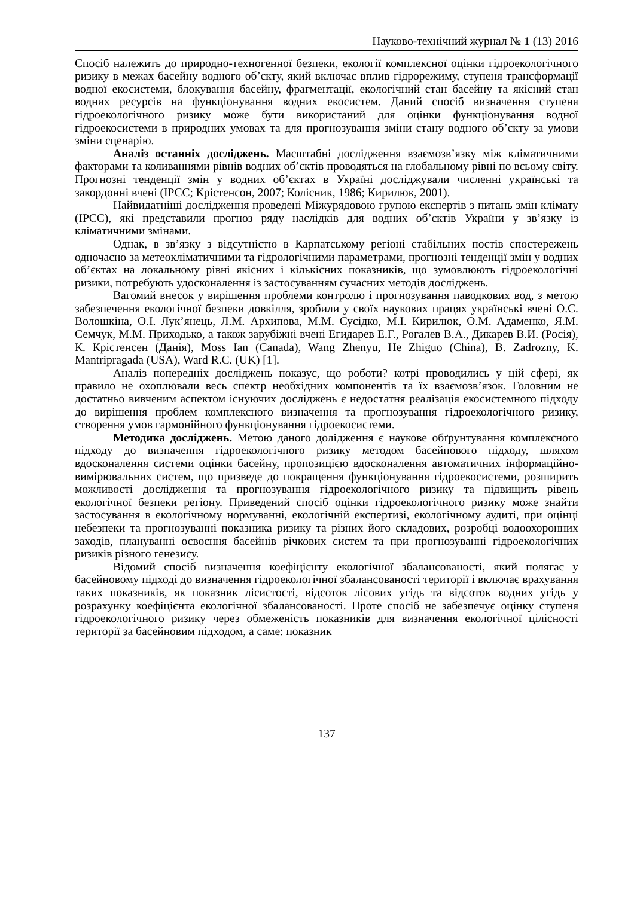Науково-технічний журнал № 1 (13) 2016
Спосіб належить до природно-техногенної безпеки, екології комплексної оцінки гідроекологічного ризику в межах басейну водного об’єкту, який включає вплив гідрорежиму, ступеня трансформації водної екосистеми, блокування басейну, фрагментації, екологічний стан басейну та якісний стан водних ресурсів на функціонування водних екосистем. Даний спосіб визначення ступеня гідроекологічного ризику може бути використаний для оцінки функціонування водної гідроекосистеми в природних умовах та для прогнозування зміни стану водного об’єкту за умови зміни сценарію.
Аналіз останніх досліджень. Масштабні дослідження взаємозв’язку між кліматичними факторами та коливаннями рівнів водних об’єктів проводяться на глобальному рівні по всьому світу. Прогнозні тенденції змін у водних об’єктах в Україні досліджували численні українські та закордонні вчені (IPCC; Крістенсон, 2007; Колісник, 1986; Кирилюк, 2001).
Найвидатніші дослідження проведені Міжурядовою групою експертів з питань змін клімату (IPCC), які представили прогноз ряду наслідків для водних об’єктів України у зв’язку із кліматичними змінами.
Однак, в зв’язку з відсутністю в Карпатському регіоні стабільних постів спостережень одночасно за метеокліматичними та гідрологічними параметрами, прогнозні тенденції змін у водних об’єктах на локальному рівні якісних і кількісних показників, що зумовлюють гідроекологічні ризики, потребують удосконалення із застосуванням сучасних методів досліджень.
Вагомий внесок у вирішення проблеми контролю і прогнозування паводкових вод, з метою забезпечення екологічної безпеки довкілля, зробили у своїх наукових працях українські вчені О.С. Волошкіна, О.І. Лук’янець, Л.М. Архипова, М.М. Сусідко, М.І. Кирилюк, О.М. Адаменко, Я.М. Семчук, М.М. Приходько, а також зарубіжні вчені Егидарев Е.Г., Рогалев В.А., Дикарев В.И. (Росія), К. Крістенсен (Данія), Moss Ian (Canada), Wang Zhenyu, He Zhiguo (China), B. Zadrozny, K. Mantripragada (USA), Ward R.C. (UK) [1].
Аналіз попередніх досліджень показує, що роботи? котрі проводились у цій сфері, як правило не охоплювали весь спектр необхідних компонентів та їх взаємозв’язок. Головним не достатньо вивченим аспектом існуючих досліджень є недостатня реалізація екосистемного підходу до вирішення проблем комплексного визначення та прогнозування гідроекологічного ризику, створення умов гармонійного функціонування гідроекосистеми.
Методика досліджень. Метою даного долідження є наукове обґрунтування комплексного підходу до визначення гідроекологічного ризику методом басейнового підходу, шляхом вдосконалення системи оцінки басейну, пропозицією вдосконалення автоматичних інформаційно-вимірювальних систем, що призведе до покращення функціонування гідроекосистеми, розширить можливості дослідження та прогнозування гідроекологічного ризику та підвищить рівень екологічної безпеки регіону. Приведений спосіб оцінки гідроекологічного ризику може знайти застосування в екологічному нормуванні, екологічній експертизі, екологічному аудиті, при оцінці небезпеки та прогнозуванні показника ризику та різних його складових, розробці водоохоронних заходів, плануванні освоєння басейнів річкових систем та при прогнозуванні гідроекологічних ризиків різного генезису.
Відомий спосіб визначення коефіцієнту екологічної збалансованості, який полягає у басейновому підході до визначення гідроекологічної збалансованості території і включає врахування таких показників, як показник лісистості, відсоток лісових угідь та відсоток водних угідь у розрахунку коефіцієнта екологічної збалансованості. Проте спосіб не забезпечує оцінку ступеня гідроекологічного ризику через обмеженість показників для визначення екологічної цілісності території за басейновим підходом, а саме: показник
137